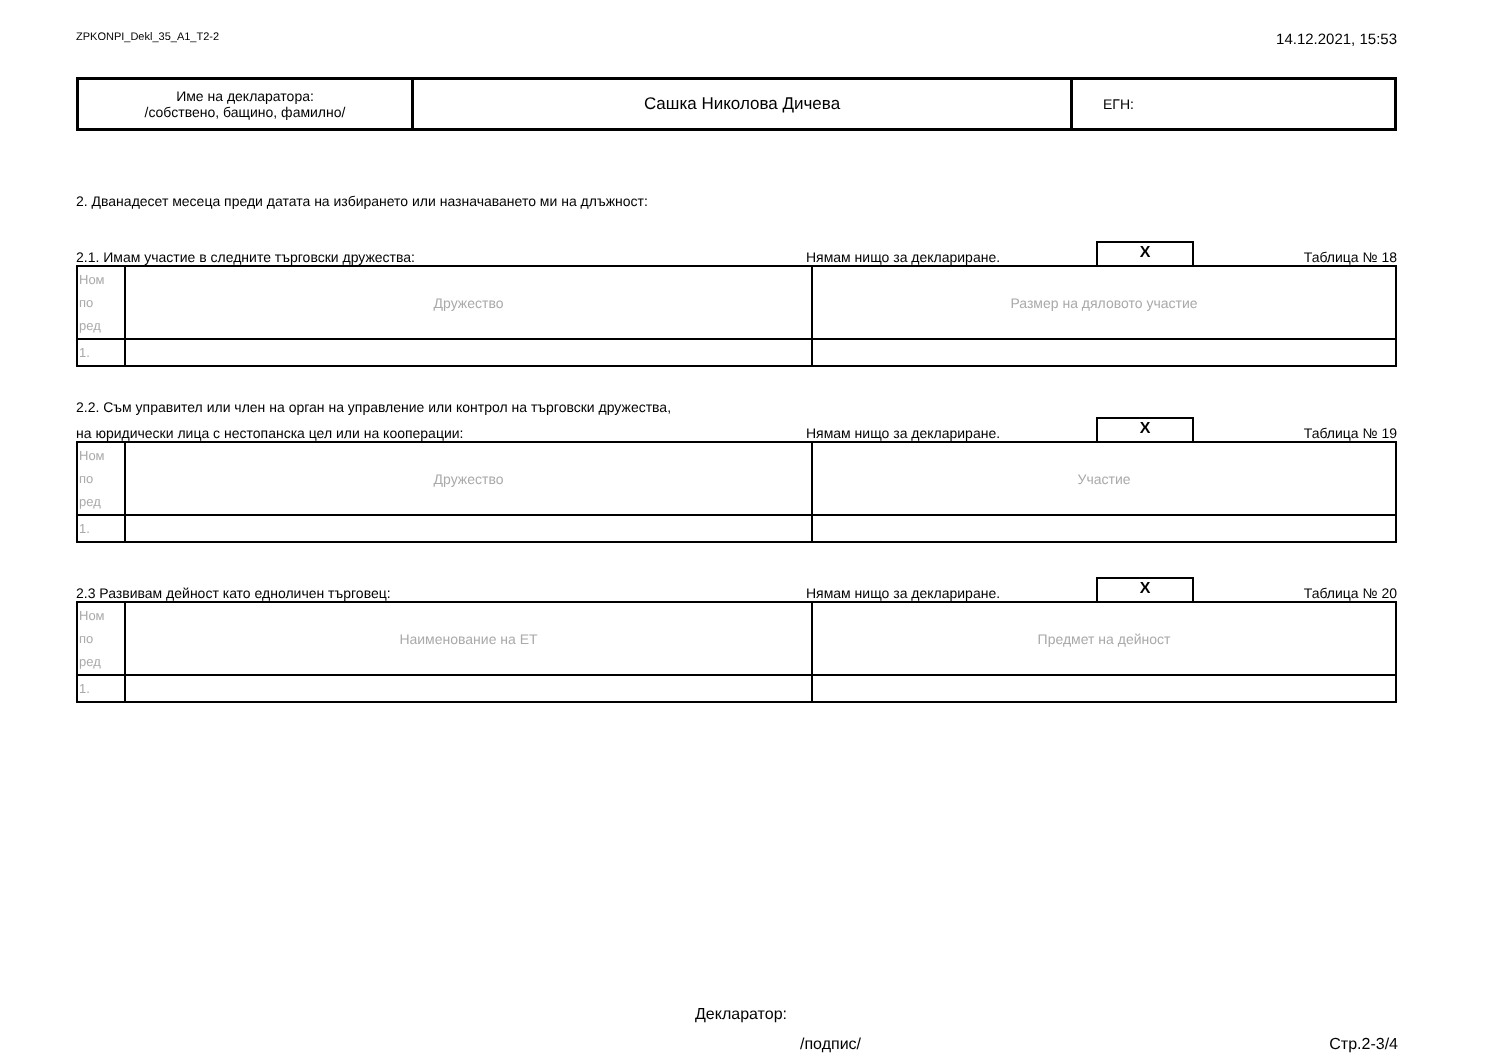ZPKONPI_Dekl_35_A1_T2-2 14.12.2021, 15:53
| Име на декларатора: /собствено, бащино, фамилно/ | Сашка Николова Дичева | ЕГН: |
2. Дванадесет месеца преди датата на избирането или назначаването ми на длъжност:
2.1. Имам участие в следните търговски дружества: Нямам нищо за деклариране. X Таблица № 18
| Ном по ред | Дружество | Размер на дяловото участие |
| 1. | | |
2.2. Съм управител или член на орган на управление или контрол на търговски дружества,
на юридически лица с нестопанска цел или на кооперации: Нямам нищо за деклариране. X Таблица № 19
| Ном по ред | Дружество | Участие |
| 1. | | |
2.3 Развивам дейност като едноличен търговец: Нямам нищо за деклариране. X Таблица № 20
| Ном по ред | Наименование на ЕТ | Предмет на дейност |
| 1. | | |
Декларатор:
/подпис/ Стр.2-3/4